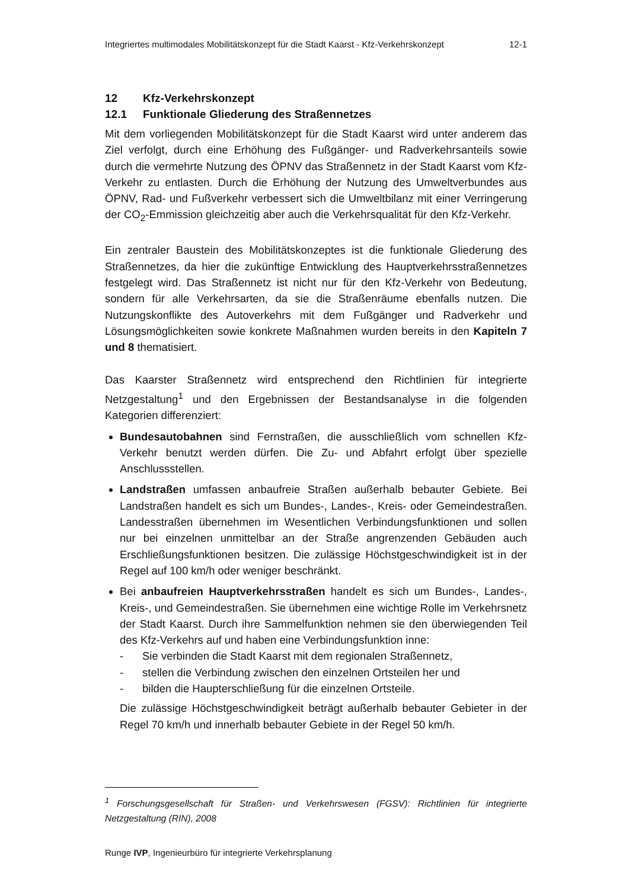Integriertes multimodales Mobilitätskonzept für die Stadt Kaarst - Kfz-Verkehrskonzept 12-1
12 Kfz-Verkehrskonzept
12.1 Funktionale Gliederung des Straßennetzes
Mit dem vorliegenden Mobilitätskonzept für die Stadt Kaarst wird unter anderem das Ziel verfolgt, durch eine Erhöhung des Fußgänger- und Radverkehrsanteils sowie durch die vermehrte Nutzung des ÖPNV das Straßennetz in der Stadt Kaarst vom Kfz-Verkehr zu entlasten. Durch die Erhöhung der Nutzung des Umweltverbundes aus ÖPNV, Rad- und Fußverkehr verbessert sich die Umweltbilanz mit einer Verringerung der CO<sub>2</sub>-Emmission gleichzeitig aber auch die Verkehrsqualität für den Kfz-Verkehr.
Ein zentraler Baustein des Mobilitätskonzeptes ist die funktionale Gliederung des Straßennetzes, da hier die zukünftige Entwicklung des Hauptverkehrsstraßennetzes festgelegt wird. Das Straßennetz ist nicht nur für den Kfz-Verkehr von Bedeutung, sondern für alle Verkehrsarten, da sie die Straßenräume ebenfalls nutzen. Die Nutzungskonflikte des Autoverkehrs mit dem Fußgänger und Radverkehr und Lösungsmöglichkeiten sowie konkrete Maßnahmen wurden bereits in den Kapiteln 7 und 8 thematisiert.
Das Kaarster Straßennetz wird entsprechend den Richtlinien für integrierte Netzgestaltung<sup>1</sup> und den Ergebnissen der Bestandsanalyse in die folgenden Kategorien differenziert:
Bundesautobahnen sind Fernstraßen, die ausschließlich vom schnellen Kfz-Verkehr benutzt werden dürfen. Die Zu- und Abfahrt erfolgt über spezielle Anschlussstellen.
Landstraßen umfassen anbaufreie Straßen außerhalb bebauter Gebiete. Bei Landstraßen handelt es sich um Bundes-, Landes-, Kreis- oder Gemeindestraßen. Landesstraßen übernehmen im Wesentlichen Verbindungsfunktionen und sollen nur bei einzelnen unmittelbar an der Straße angrenzenden Gebäuden auch Erschließungsfunktionen besitzen. Die zulässige Höchstgeschwindigkeit ist in der Regel auf 100 km/h oder weniger beschränkt.
Bei anbaufreien Hauptverkehrsstraßen handelt es sich um Bundes-, Landes-, Kreis-, und Gemeindestraßen. Sie übernehmen eine wichtige Rolle im Verkehrsnetz der Stadt Kaarst. Durch ihre Sammelfunktion nehmen sie den überwiegenden Teil des Kfz-Verkehrs auf und haben eine Verbindungsfunktion inne:
- Sie verbinden die Stadt Kaarst mit dem regionalen Straßennetz,
- stellen die Verbindung zwischen den einzelnen Ortsteilen her und
- bilden die Haupterschließung für die einzelnen Ortsteile.
Die zulässige Höchstgeschwindigkeit beträgt außerhalb bebauter Gebieter in der Regel 70 km/h und innerhalb bebauter Gebiete in der Regel 50 km/h.
<sup>1</sup> Forschungsgesellschaft für Straßen- und Verkehrswesen (FGSV): Richtlinien für integrierte Netzgestaltung (RIN), 2008
Runge IVP, Ingenieurbüro für integrierte Verkehrsplanung